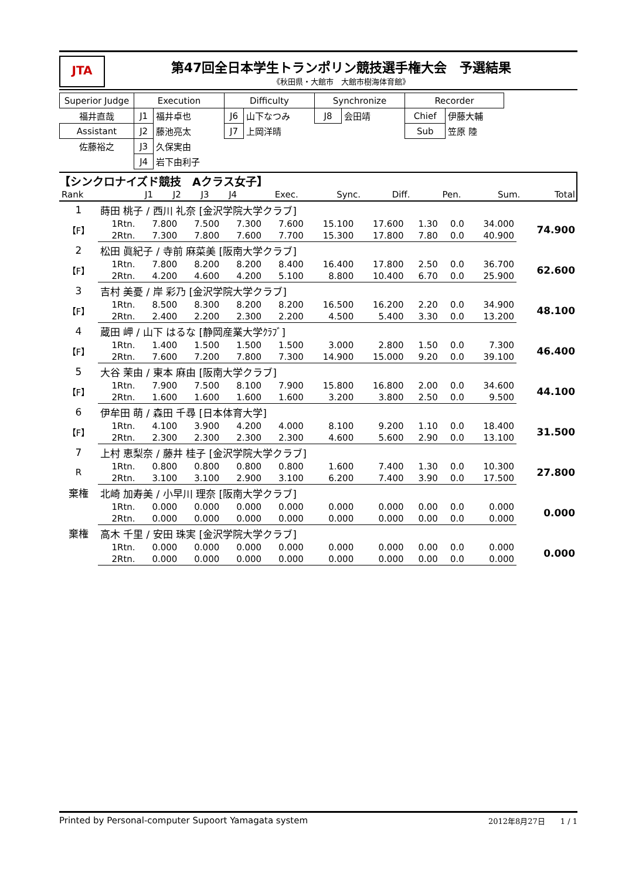JTA
第47回全日本学生トランポリン競技選手権大会　予選結果
《秋田県・大館市　大館市樹海体育館》
| Superior Judge | Execution | | Difficulty | | Synchronize | | Recorder | |
| 福井直哉 | J1 | 福井卓也 | J6 | 山下なつみ | J8 | 会田靖 | Chief | 伊藤大輔 |
| Assistant | J2 | 藤池亮太 | J7 | 上岡洋晴 | | | Sub | 笠原 陸 |
| 佐藤裕之 | J3 | 久保実由 | | | | | | |
| | J4 | 岩下由利子 | | | | | | |
【シンクロナイズド競技　Aクラス女子】
| Rank | | J1 | J2 | J3 | J4 | Exec. | Sync. | Diff. | Pen. | Sum. | Total |
| 1 | 蒔田 桃子 / 西川 礼奈 [金沢学院大学クラブ] | | | | | | | | | | |
| 【F】 | 1Rtn. | 7.800 | 7.500 | 7.300 | 7.600 | 15.100 | 17.600 | 1.30 | 0.0 | 34.000 | 74.900 |
| | 2Rtn. | 7.300 | 7.800 | 7.600 | 7.700 | 15.300 | 17.800 | 7.80 | 0.0 | 40.900 | |
| 2 | 松田 眞紀子 / 寺前 麻菜美 [阪南大学クラブ] | | | | | | | | | | |
| 【F】 | 1Rtn. | 7.800 | 8.200 | 8.200 | 8.400 | 16.400 | 17.800 | 2.50 | 0.0 | 36.700 | 62.600 |
| | 2Rtn. | 4.200 | 4.600 | 4.200 | 5.100 | 8.800 | 10.400 | 6.70 | 0.0 | 25.900 | |
| 3 | 吉村 美憂 / 岸 彩乃 [金沢学院大学クラブ] | | | | | | | | | | |
| 【F】 | 1Rtn. | 8.500 | 8.300 | 8.200 | 8.200 | 16.500 | 16.200 | 2.20 | 0.0 | 34.900 | 48.100 |
| | 2Rtn. | 2.400 | 2.200 | 2.300 | 2.200 | 4.500 | 5.400 | 3.30 | 0.0 | 13.200 | |
| 4 | 蔵田 岬 / 山下 はるな [静岡産業大学ｸﾗﾌﾞ] | | | | | | | | | | |
| 【F】 | 1Rtn. | 1.400 | 1.500 | 1.500 | 1.500 | 3.000 | 2.800 | 1.50 | 0.0 | 7.300 | 46.400 |
| | 2Rtn. | 7.600 | 7.200 | 7.800 | 7.300 | 14.900 | 15.000 | 9.20 | 0.0 | 39.100 | |
| 5 | 大谷 茉由 / 東本 麻由 [阪南大学クラブ] | | | | | | | | | | |
| 【F】 | 1Rtn. | 7.900 | 7.500 | 8.100 | 7.900 | 15.800 | 16.800 | 2.00 | 0.0 | 34.600 | 44.100 |
| | 2Rtn. | 1.600 | 1.600 | 1.600 | 1.600 | 3.200 | 3.800 | 2.50 | 0.0 | 9.500 | |
| 6 | 伊牟田 萌 / 森田 千尋 [日本体育大学] | | | | | | | | | | |
| 【F】 | 1Rtn. | 4.100 | 3.900 | 4.200 | 4.000 | 8.100 | 9.200 | 1.10 | 0.0 | 18.400 | 31.500 |
| | 2Rtn. | 2.300 | 2.300 | 2.300 | 2.300 | 4.600 | 5.600 | 2.90 | 0.0 | 13.100 | |
| 7 | 上村 恵梨奈 / 藤井 桂子 [金沢学院大学クラブ] | | | | | | | | | | |
| R | 1Rtn. | 0.800 | 0.800 | 0.800 | 0.800 | 1.600 | 7.400 | 1.30 | 0.0 | 10.300 | 27.800 |
| | 2Rtn. | 3.100 | 3.100 | 2.900 | 3.100 | 6.200 | 7.400 | 3.90 | 0.0 | 17.500 | |
| 棄権 | 北崎 加寿美 / 小早川 理奈 [阪南大学クラブ] | | | | | | | | | | |
| | 1Rtn. | 0.000 | 0.000 | 0.000 | 0.000 | 0.000 | 0.000 | 0.00 | 0.0 | 0.000 | 0.000 |
| | 2Rtn. | 0.000 | 0.000 | 0.000 | 0.000 | 0.000 | 0.000 | 0.00 | 0.0 | 0.000 | |
| 棄権 | 高木 千里 / 安田 珠実 [金沢学院大学クラブ] | | | | | | | | | | |
| | 1Rtn. | 0.000 | 0.000 | 0.000 | 0.000 | 0.000 | 0.000 | 0.00 | 0.0 | 0.000 | 0.000 |
| | 2Rtn. | 0.000 | 0.000 | 0.000 | 0.000 | 0.000 | 0.000 | 0.00 | 0.0 | 0.000 | |
Printed by Personal-computer Supoort Yamagata system 2012年8月27日　　1 / 1